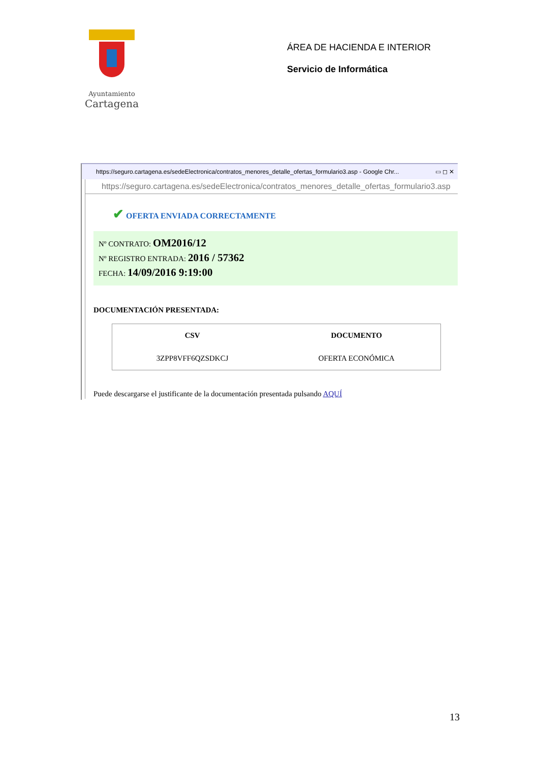Ayuntamiento
Cartagena
ÁREA DE HACIENDA E INTERIOR
Servicio de Informática
https://seguro.cartagena.es/sedeElectronica/contratos_menores_detalle_ofertas_formulario3.asp - Google Chr... ▭ ◻ ✕
https://seguro.cartagena.es/sedeElectronica/contratos_menores_detalle_ofertas_formulario3.asp
✔ OFERTA ENVIADA CORRECTAMENTE
Nº CONTRATO: OM2016/12
Nº REGISTRO ENTRADA: 2016 / 57362
FECHA: 14/09/2016 9:19:00
DOCUMENTACIÓN PRESENTADA:
| CSV | DOCUMENTO |
| --- | --- |
| 3ZPP8VFF6QZSDKCJ | OFERTA ECONÓMICA |
Puede descargarse el justificante de la documentación presentada pulsando AQUÍ
13